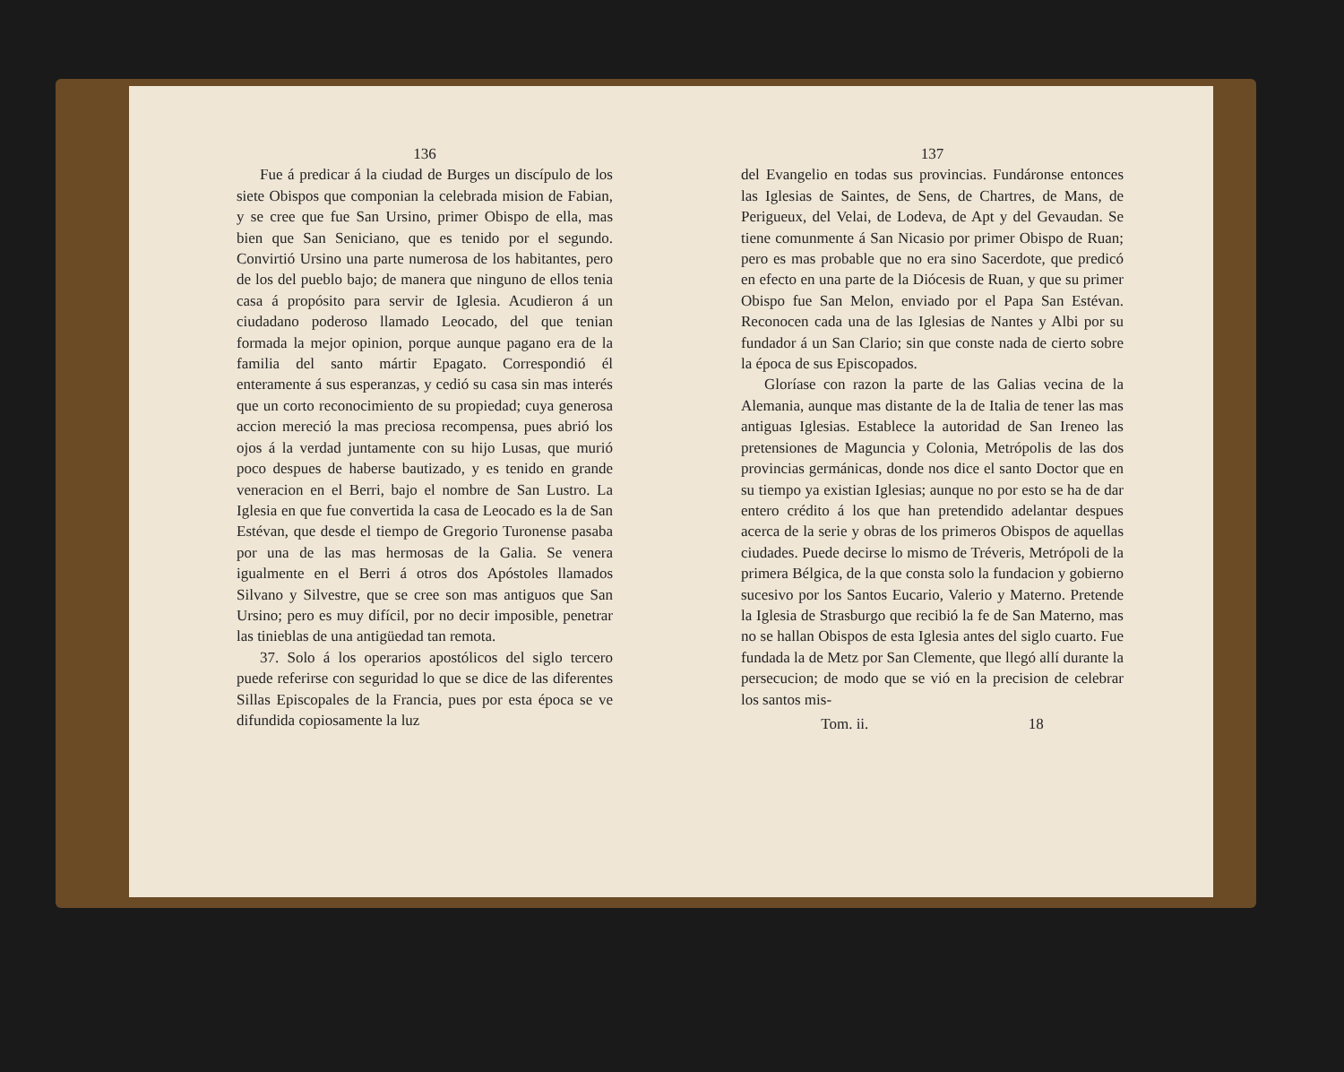136
Fue á predicar á la ciudad de Burges un discípulo de los siete Obispos que componian la celebrada mision de Fabian, y se cree que fue San Ursino, primer Obispo de ella, mas bien que San Seniciano, que es tenido por el segundo. Convirtió Ursino una parte numerosa de los habitantes, pero de los del pueblo bajo; de manera que ninguno de ellos tenia casa á propósito para servir de Iglesia. Acudieron á un ciudadano poderoso llamado Leocado, del que tenian formada la mejor opinion, porque aunque pagano era de la familia del santo mártir Epagato. Correspondió él enteramente á sus esperanzas, y cedió su casa sin mas interés que un corto reconocimiento de su propiedad; cuya generosa accion mereció la mas preciosa recompensa, pues abrió los ojos á la verdad juntamente con su hijo Lusas, que murió poco despues de haberse bautizado, y es tenido en grande veneracion en el Berri, bajo el nombre de San Lustro. La Iglesia en que fue convertida la casa de Leocado es la de San Estévan, que desde el tiempo de Gregorio Turonense pasaba por una de las mas hermosas de la Galia. Se venera igualmente en el Berri á otros dos Apóstoles llamados Silvano y Silvestre, que se cree son mas antiguos que San Ursino; pero es muy difícil, por no decir imposible, penetrar las tinieblas de una antigüedad tan remota.
37. Solo á los operarios apostólicos del siglo tercero puede referirse con seguridad lo que se dice de las diferentes Sillas Episcopales de la Francia, pues por esta época se ve difundida copiosamente la luz
137
del Evangelio en todas sus provincias. Fundáronse entonces las Iglesias de Saintes, de Sens, de Chartres, de Mans, de Perigueux, del Velai, de Lodeva, de Apt y del Gevaudan. Se tiene comunmente á San Nicasio por primer Obispo de Ruan; pero es mas probable que no era sino Sacerdote, que predicó en efecto en una parte de la Diócesis de Ruan, y que su primer Obispo fue San Melon, enviado por el Papa San Estévan. Reconocen cada una de las Iglesias de Nantes y Albi por su fundador á un San Clario; sin que conste nada de cierto sobre la época de sus Episcopados.
Gloríase con razon la parte de las Galias vecina de la Alemania, aunque mas distante de la de Italia de tener las mas antiguas Iglesias. Establece la autoridad de San Ireneo las pretensiones de Maguncia y Colonia, Metrópolis de las dos provincias germánicas, donde nos dice el santo Doctor que en su tiempo ya existian Iglesias; aunque no por esto se ha de dar entero crédito á los que han pretendido adelantar despues acerca de la serie y obras de los primeros Obispos de aquellas ciudades. Puede decirse lo mismo de Tréveris, Metrópoli de la primera Bélgica, de la que consta solo la fundacion y gobierno sucesivo por los Santos Eucario, Valerio y Materno. Pretende la Iglesia de Strasburgo que recibió la fe de San Materno, mas no se hallan Obispos de esta Iglesia antes del siglo cuarto. Fue fundada la de Metz por San Clemente, que llegó allí durante la persecucion; de modo que se vió en la precision de celebrar los santos mis-
Tom. ii. 18